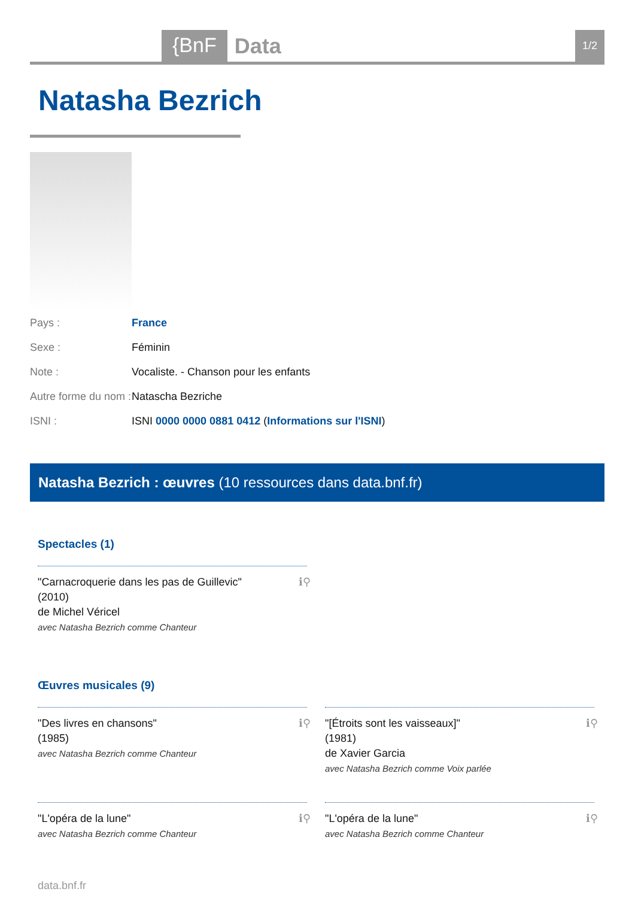{BnF Data 1/2
Natasha Bezrich
| Pays : | France |
| Sexe : | Féminin |
| Note : | Vocaliste. - Chanson pour les enfants |
| Autre forme du nom : | Natascha Bezriche |
| ISNI : | ISNI 0000 0000 0881 0412 ( Informations sur l'ISNI ) |
Natasha Bezrich : œuvres (10 ressources dans data.bnf.fr)
Spectacles (1)
"Carnacroquerie dans les pas de Guillevic"
(2010)
de Michel Véricel
avec Natasha Bezrich comme Chanteur
ℹ⚲
Œuvres musicales (9)
"Des livres en chansons"
(1985)
avec Natasha Bezrich comme Chanteur
ℹ⚲
"[Étroits sont les vaisseaux]"
(1981)
de Xavier Garcia
avec Natasha Bezrich comme Voix parlée
ℹ⚲
"L'opéra de la lune"
avec Natasha Bezrich comme Chanteur
ℹ⚲
"L'opéra de la lune"
avec Natasha Bezrich comme Chanteur
ℹ⚲
data.bnf.fr